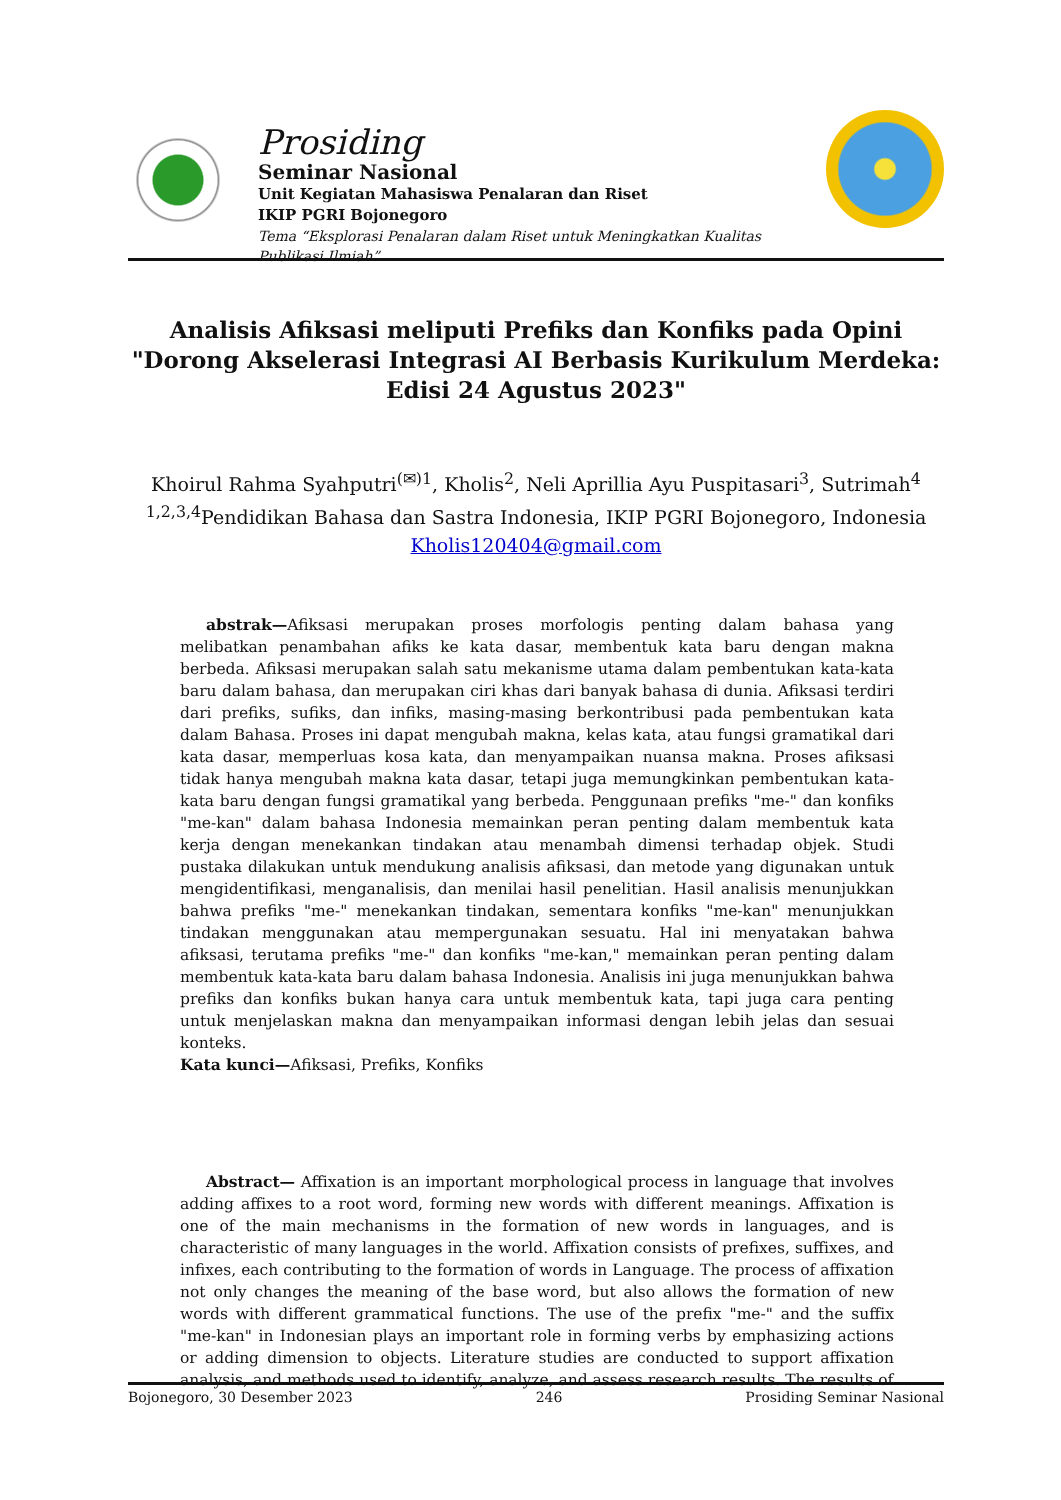Prosiding
Seminar Nasional
Unit Kegiatan Mahasiswa Penalaran dan Riset
IKIP PGRI Bojonegoro
Tema “Eksplorasi Penalaran dalam Riset untuk Meningkatkan Kualitas Publikasi Ilmiah”
Analisis Afiksasi meliputi Prefiks dan Konfiks pada Opini "Dorong Akselerasi Integrasi AI Berbasis Kurikulum Merdeka: Edisi 24 Agustus 2023"
Khoirul Rahma Syahputri<sup>(✉)1</sup>, Kholis<sup>2</sup>, Neli Aprillia Ayu Puspitasari<sup>3</sup>, Sutrimah<sup>4</sup>
<sup>1,2,3,4</sup>Pendidikan Bahasa dan Sastra Indonesia, IKIP PGRI Bojonegoro, Indonesia
Kholis120404@gmail.com
abstrak—Afiksasi merupakan proses morfologis penting dalam bahasa yang melibatkan penambahan afiks ke kata dasar, membentuk kata baru dengan makna berbeda. Afiksasi merupakan salah satu mekanisme utama dalam pembentukan kata-kata baru dalam bahasa, dan merupakan ciri khas dari banyak bahasa di dunia. Afiksasi terdiri dari prefiks, sufiks, dan infiks, masing-masing berkontribusi pada pembentukan kata dalam Bahasa. Proses ini dapat mengubah makna, kelas kata, atau fungsi gramatikal dari kata dasar, memperluas kosa kata, dan menyampaikan nuansa makna. Proses afiksasi tidak hanya mengubah makna kata dasar, tetapi juga memungkinkan pembentukan kata-kata baru dengan fungsi gramatikal yang berbeda. Penggunaan prefiks "me-" dan konfiks "me-kan" dalam bahasa Indonesia memainkan peran penting dalam membentuk kata kerja dengan menekankan tindakan atau menambah dimensi terhadap objek. Studi pustaka dilakukan untuk mendukung analisis afiksasi, dan metode yang digunakan untuk mengidentifikasi, menganalisis, dan menilai hasil penelitian. Hasil analisis menunjukkan bahwa prefiks "me-" menekankan tindakan, sementara konfiks "me-kan" menunjukkan tindakan menggunakan atau mempergunakan sesuatu. Hal ini menyatakan bahwa afiksasi, terutama prefiks "me-" dan konfiks "me-kan," memainkan peran penting dalam membentuk kata-kata baru dalam bahasa Indonesia. Analisis ini juga menunjukkan bahwa prefiks dan konfiks bukan hanya cara untuk membentuk kata, tapi juga cara penting untuk menjelaskan makna dan menyampaikan informasi dengan lebih jelas dan sesuai konteks.
Kata kunci—Afiksasi, Prefiks, Konfiks
Abstract— Affixation is an important morphological process in language that involves adding affixes to a root word, forming new words with different meanings. Affixation is one of the main mechanisms in the formation of new words in languages, and is characteristic of many languages in the world. Affixation consists of prefixes, suffixes, and infixes, each contributing to the formation of words in Language. The process of affixation not only changes the meaning of the base word, but also allows the formation of new words with different grammatical functions. The use of the prefix "me-" and the suffix "me-kan" in Indonesian plays an important role in forming verbs by emphasizing actions or adding dimension to objects. Literature studies are conducted to support affixation analysis, and methods used to identify, analyze, and assess research results. The results of
Bojonegoro, 30 Desember 2023 246 Prosiding Seminar Nasional